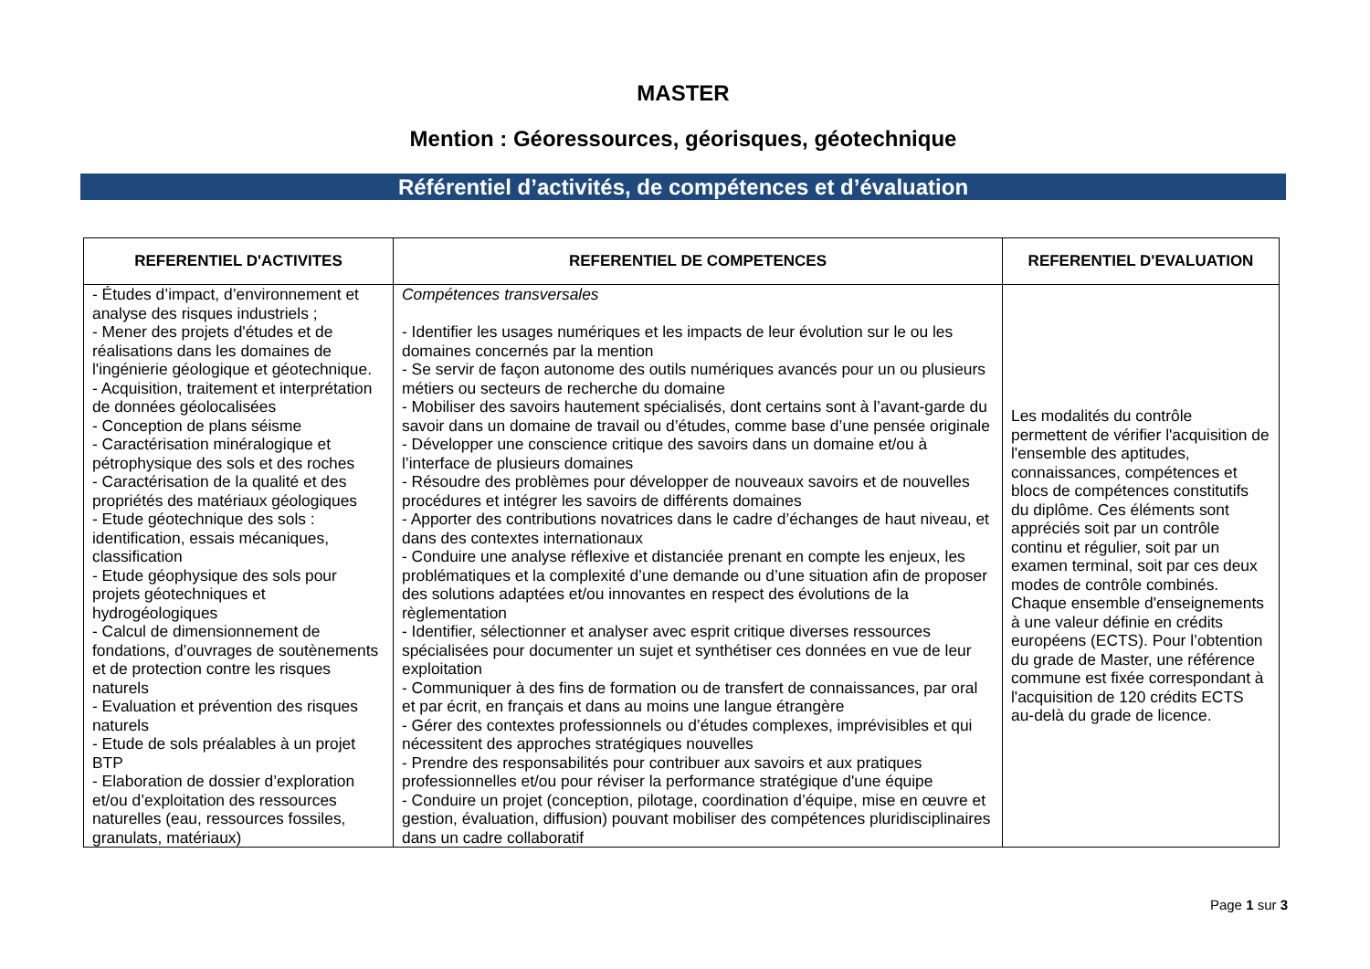MASTER
Mention : Géoressources, géorisques, géotechnique
Référentiel d’activités, de compétences et d’évaluation
| REFERENTIEL D'ACTIVITES | REFERENTIEL DE COMPETENCES | REFERENTIEL D'EVALUATION |
| --- | --- | --- |
| - Études d’impact, d’environnement et analyse des risques industriels ; - Mener des projets d'études et de réalisations dans les domaines de l'ingénierie géologique et géotechnique. - Acquisition, traitement et interprétation de données géolocalisées - Conception de plans séisme - Caractérisation minéralogique et pétrophysique des sols et des roches - Caractérisation de la qualité et des propriétés des matériaux géologiques - Etude géotechnique des sols : identification, essais mécaniques, classification - Etude géophysique des sols pour projets géotechniques et hydrogéologiques - Calcul de dimensionnement de fondations, d’ouvrages de soutènements et de protection contre les risques naturels - Evaluation et prévention des risques naturels - Etude de sols préalables à un projet BTP - Elaboration de dossier d’exploration et/ou d’exploitation des ressources naturelles (eau, ressources fossiles, granulats, matériaux) | Compétences transversales - Identifier les usages numériques et les impacts de leur évolution sur le ou les domaines concernés par la mention - Se servir de façon autonome des outils numériques avancés pour un ou plusieurs métiers ou secteurs de recherche du domaine - Mobiliser des savoirs hautement spécialisés, dont certains sont à l’avant-garde du savoir dans un domaine de travail ou d’études, comme base d’une pensée originale - Développer une conscience critique des savoirs dans un domaine et/ou à l’interface de plusieurs domaines - Résoudre des problèmes pour développer de nouveaux savoirs et de nouvelles procédures et intégrer les savoirs de différents domaines - Apporter des contributions novatrices dans le cadre d’échanges de haut niveau, et dans des contextes internationaux - Conduire une analyse réflexive et distanciée prenant en compte les enjeux, les problématiques et la complexité d’une demande ou d’une situation afin de proposer des solutions adaptées et/ou innovantes en respect des évolutions de la règlementation - Identifier, sélectionner et analyser avec esprit critique diverses ressources spécialisées pour documenter un sujet et synthétiser ces données en vue de leur exploitation - Communiquer à des fins de formation ou de transfert de connaissances, par oral et par écrit, en français et dans au moins une langue étrangère - Gérer des contextes professionnels ou d’études complexes, imprévisibles et qui nécessitent des approches stratégiques nouvelles - Prendre des responsabilités pour contribuer aux savoirs et aux pratiques professionnelles et/ou pour réviser la performance stratégique d'une équipe - Conduire un projet (conception, pilotage, coordination d’équipe, mise en œuvre et gestion, évaluation, diffusion) pouvant mobiliser des compétences pluridisciplinaires dans un cadre collaboratif | Les modalités du contrôle permettent de vérifier l'acquisition de l'ensemble des aptitudes, connaissances, compétences et blocs de compétences constitutifs du diplôme. Ces éléments sont appréciés soit par un contrôle continu et régulier, soit par un examen terminal, soit par ces deux modes de contrôle combinés. Chaque ensemble d'enseignements à une valeur définie en crédits européens (ECTS). Pour l’obtention du grade de Master, une référence commune est fixée correspondant à l'acquisition de 120 crédits ECTS au-delà du grade de licence. |
Page 1 sur 3